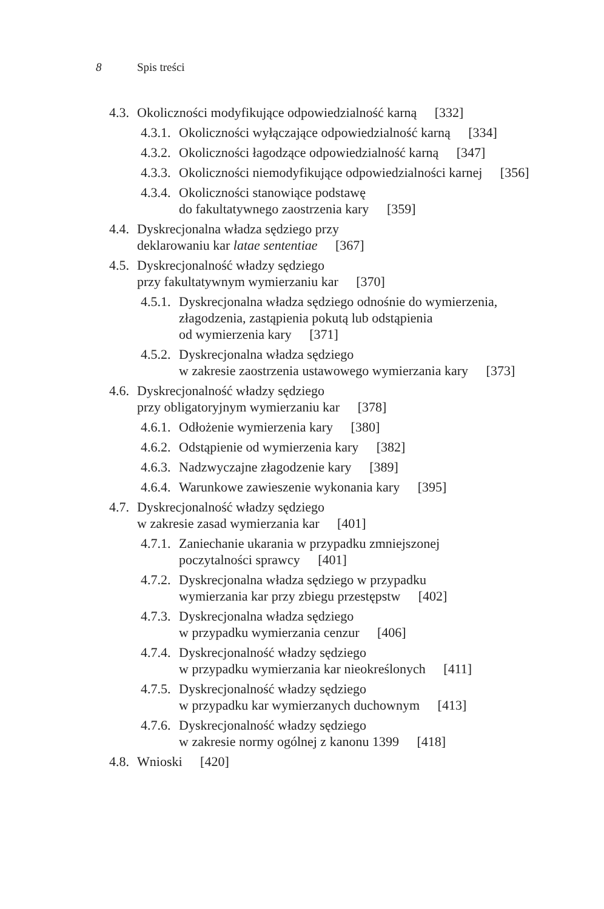8 Spis treści
4.3. Okoliczności modyfikujące odpowiedzialność karną [332]
4.3.1. Okoliczności wyłączające odpowiedzialność karną [334]
4.3.2. Okoliczności łagodzące odpowiedzialność karną [347]
4.3.3. Okoliczności niemodyfikujące odpowiedzialności karnej [356]
4.3.4. Okoliczności stanowiące podstawę
do fakultatywnego zaostrzenia kary [359]
4.4. Dyskrecjonalna władza sędziego przy
deklarowaniu kar latae sententiae [367]
4.5. Dyskrecjonalność władzy sędziego
przy fakultatywnym wymierzaniu kar [370]
4.5.1. Dyskrecjonalna władza sędziego odnośnie do wymierzenia,
złagodzenia, zastąpienia pokutą lub odstąpienia
od wymierzenia kary [371]
4.5.2. Dyskrecjonalna władza sędziego
w zakresie zaostrzenia ustawowego wymierzania kary [373]
4.6. Dyskrecjonalność władzy sędziego
przy obligatoryjnym wymierzaniu kar [378]
4.6.1. Odłożenie wymierzenia kary [380]
4.6.2. Odstąpienie od wymierzenia kary [382]
4.6.3. Nadzwyczajne złagodzenie kary [389]
4.6.4. Warunkowe zawieszenie wykonania kary [395]
4.7. Dyskrecjonalność władzy sędziego
w zakresie zasad wymierzania kar [401]
4.7.1. Zaniechanie ukarania w przypadku zmniejszonej
poczytalności sprawcy [401]
4.7.2. Dyskrecjonalna władza sędziego w przypadku
wymierzania kar przy zbiegu przestępstw [402]
4.7.3. Dyskrecjonalna władza sędziego
w przypadku wymierzania cenzur [406]
4.7.4. Dyskrecjonalność władzy sędziego
w przypadku wymierzania kar nieokreślonych [411]
4.7.5. Dyskrecjonalność władzy sędziego
w przypadku kar wymierzanych duchownym [413]
4.7.6. Dyskrecjonalność władzy sędziego
w zakresie normy ogólnej z kanonu 1399 [418]
4.8. Wnioski [420]